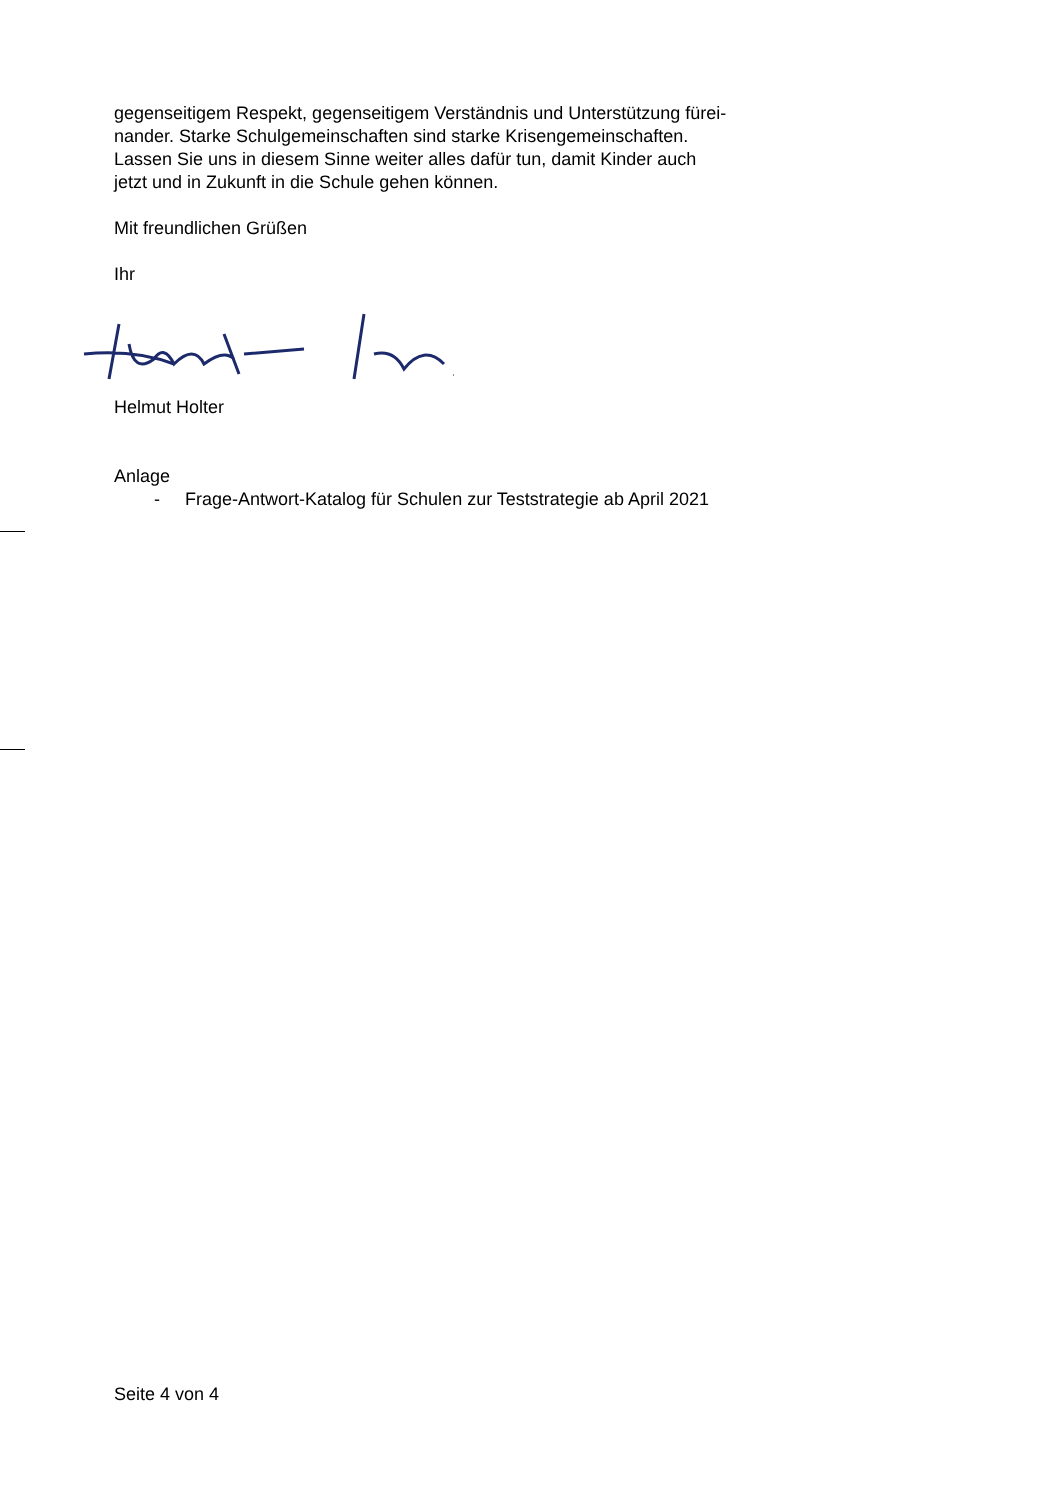gegenseitigem Respekt, gegenseitigem Verständnis und Unterstützung fürei-
nander. Starke Schulgemeinschaften sind starke Krisengemeinschaften.
Lassen Sie uns in diesem Sinne weiter alles dafür tun, damit Kinder auch
jetzt und in Zukunft in die Schule gehen können.
Mit freundlichen Grüßen
Ihr
Helmut Holter
Anlage
- Frage-Antwort-Katalog für Schulen zur Teststrategie ab April 2021
Seite 4 von 4